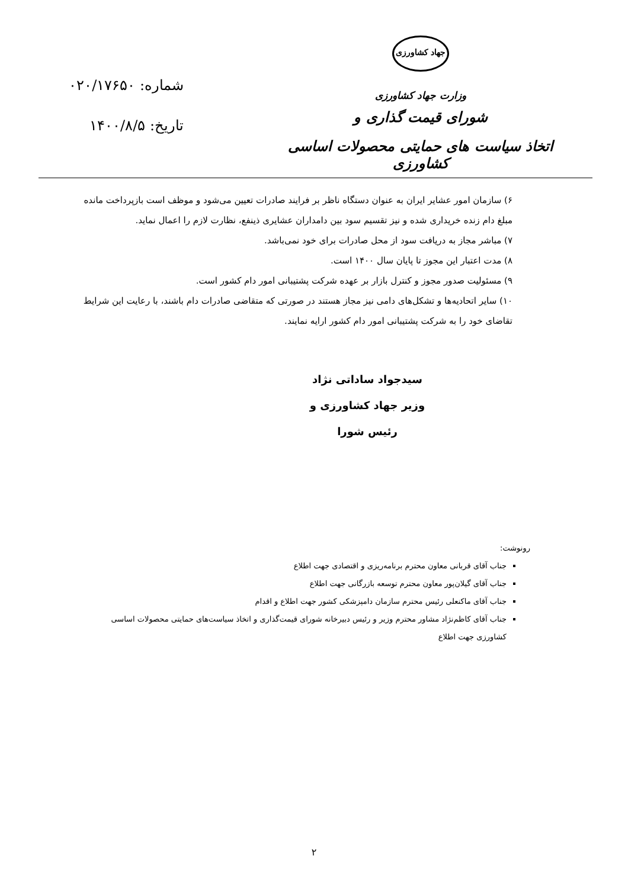جهاد کشاورزی
وزارت جهاد کشاورزی
شورای قیمت گذاری و
اتخاذ سیاست های حمایتی محصولات اساسی کشاورزی
شماره: ۰۲۰/۱۷۶۵۰
تاریخ: ۱۴۰۰/۸/۵
۶) سازمان امور عشایر ایران به عنوان دستگاه ناظر بر فرایند صادرات تعیین می‌شود و موظف است بازپرداخت مانده مبلغ دام زنده خریداری شده و نیز تقسیم سود بین دامداران عشایری ذینفع، نظارت لازم را اعمال نماید.
۷) مباشر مجاز به دریافت سود از محل صادرات برای خود نمی‌باشد.
۸) مدت اعتبار این مجوز تا پایان سال ۱۴۰۰ است.
۹) مسئولیت صدور مجوز و کنترل بازار بر عهده شرکت پشتیبانی امور دام کشور است.
۱۰) سایر اتحادیه‌ها و تشکل‌های دامی نیز مجاز هستند در صورتی که متقاضی صادرات دام باشند، با رعایت این شرایط تقاضای خود را به شرکت پشتیبانی امور دام کشور ارایه نمایند.
سیدجواد ساداتی نژاد
وزیر جهاد کشاورزی و
رئیس شورا
رونوشت:
جناب آقای قربانی معاون محترم برنامه‌ریزی و اقتصادی جهت اطلاع
جناب آقای گیلان‌پور معاون محترم توسعه بازرگانی جهت اطلاع
جناب آقای ماکنعلی رئیس محترم سازمان دامپزشکی کشور جهت اطلاع و اقدام
جناب آقای کاظم‌نژاد مشاور محترم وزیر و رئیس دبیرخانه شورای قیمت‌گذاری و اتخاذ سیاست‌های حمایتی محصولات اساسی کشاورزی جهت اطلاع
۲